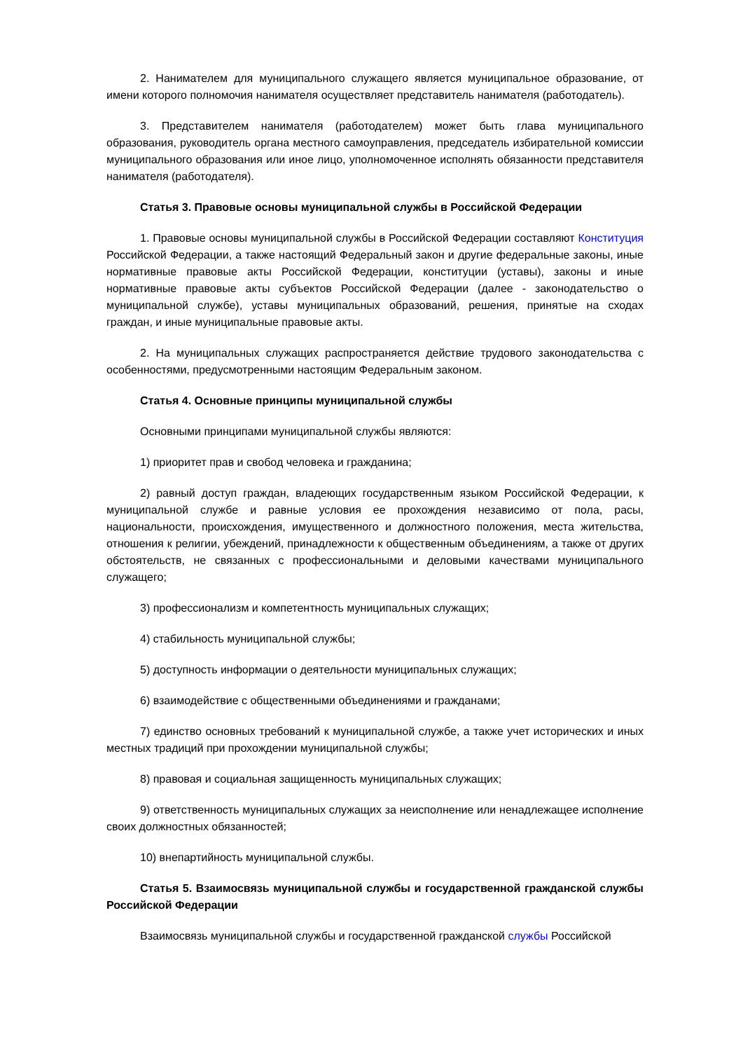2. Нанимателем для муниципального служащего является муниципальное образование, от имени которого полномочия нанимателя осуществляет представитель нанимателя (работодатель).
3. Представителем нанимателя (работодателем) может быть глава муниципального образования, руководитель органа местного самоуправления, председатель избирательной комиссии муниципального образования или иное лицо, уполномоченное исполнять обязанности представителя нанимателя (работодателя).
Статья 3. Правовые основы муниципальной службы в Российской Федерации
1. Правовые основы муниципальной службы в Российской Федерации составляют Конституция Российской Федерации, а также настоящий Федеральный закон и другие федеральные законы, иные нормативные правовые акты Российской Федерации, конституции (уставы), законы и иные нормативные правовые акты субъектов Российской Федерации (далее - законодательство о муниципальной службе), уставы муниципальных образований, решения, принятые на сходах граждан, и иные муниципальные правовые акты.
2. На муниципальных служащих распространяется действие трудового законодательства с особенностями, предусмотренными настоящим Федеральным законом.
Статья 4. Основные принципы муниципальной службы
Основными принципами муниципальной службы являются:
1) приоритет прав и свобод человека и гражданина;
2) равный доступ граждан, владеющих государственным языком Российской Федерации, к муниципальной службе и равные условия ее прохождения независимо от пола, расы, национальности, происхождения, имущественного и должностного положения, места жительства, отношения к религии, убеждений, принадлежности к общественным объединениям, а также от других обстоятельств, не связанных с профессиональными и деловыми качествами муниципального служащего;
3) профессионализм и компетентность муниципальных служащих;
4) стабильность муниципальной службы;
5) доступность информации о деятельности муниципальных служащих;
6) взаимодействие с общественными объединениями и гражданами;
7) единство основных требований к муниципальной службе, а также учет исторических и иных местных традиций при прохождении муниципальной службы;
8) правовая и социальная защищенность муниципальных служащих;
9) ответственность муниципальных служащих за неисполнение или ненадлежащее исполнение своих должностных обязанностей;
10) внепартийность муниципальной службы.
Статья 5. Взаимосвязь муниципальной службы и государственной гражданской службы Российской Федерации
Взаимосвязь муниципальной службы и государственной гражданской службы Российской